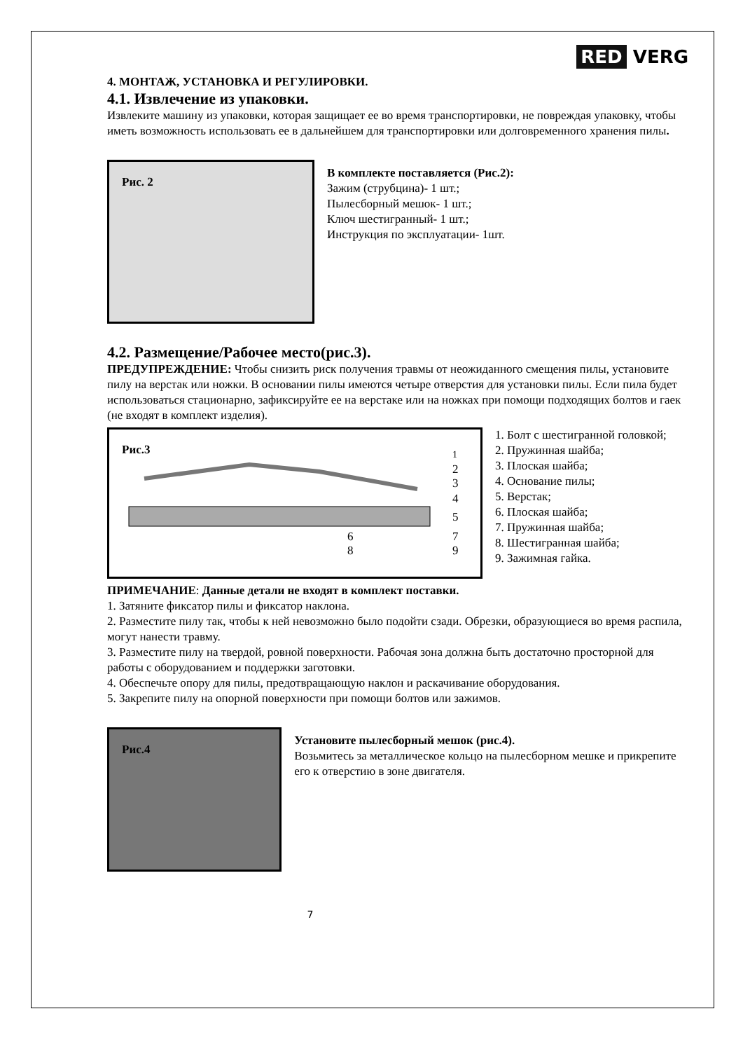RED VERG
4. МОНТАЖ, УСТАНОВКА И РЕГУЛИРОВКИ.
4.1. Извлечение из упаковки.
Извлеките машину из упаковки, которая защищает ее во время транспортировки, не повреждая упаковку, чтобы иметь возможность использовать ее в дальнейшем для транспортировки или долговременного хранения пилы.
Рис. 2
В комплекте поставляется (Рис.2):
Зажим (струбцина)- 1 шт.;
Пылесборный мешок- 1 шт.;
Ключ шестигранный- 1 шт.;
Инструкция по эксплуатации- 1шт.
4.2. Размещение/Рабочее место(рис.3).
ПРЕДУПРЕЖДЕНИЕ: Чтобы снизить риск получения травмы от неожиданного смещения пилы, установите пилу на верстак или ножки. В основании пилы имеются четыре отверстия для установки пилы. Если пила будет использоваться стационарно, зафиксируйте ее на верстаке или на ножках при помощи подходящих болтов и гаек (не входят в комплект изделия).
Рис.3
1
2
3
4
5
7
9
6
8
1. Болт с шестигранной головкой;
2. Пружинная шайба;
3. Плоская шайба;
4. Основание пилы;
5. Верстак;
6. Плоская шайба;
7. Пружинная шайба;
8. Шестигранная шайба;
9. Зажимная гайка.
ПРИМЕЧАНИЕ: Данные детали не входят в комплект поставки.
1. Затяните фиксатор пилы и фиксатор наклона.
2. Разместите пилу так, чтобы к ней невозможно было подойти сзади. Обрезки, образующиеся во время распила, могут нанести травму.
3. Разместите пилу на твердой, ровной поверхности. Рабочая зона должна быть достаточно просторной для работы с оборудованием и поддержки заготовки.
4. Обеспечьте опору для пилы, предотвращающую наклон и раскачивание оборудования.
5. Закрепите пилу на опорной поверхности при помощи болтов или зажимов.
Рис.4
Установите пылесборный мешок (рис.4).
Возьмитесь за металлическое кольцо на пылесборном мешке и прикрепите его к отверстию в зоне двигателя.
7